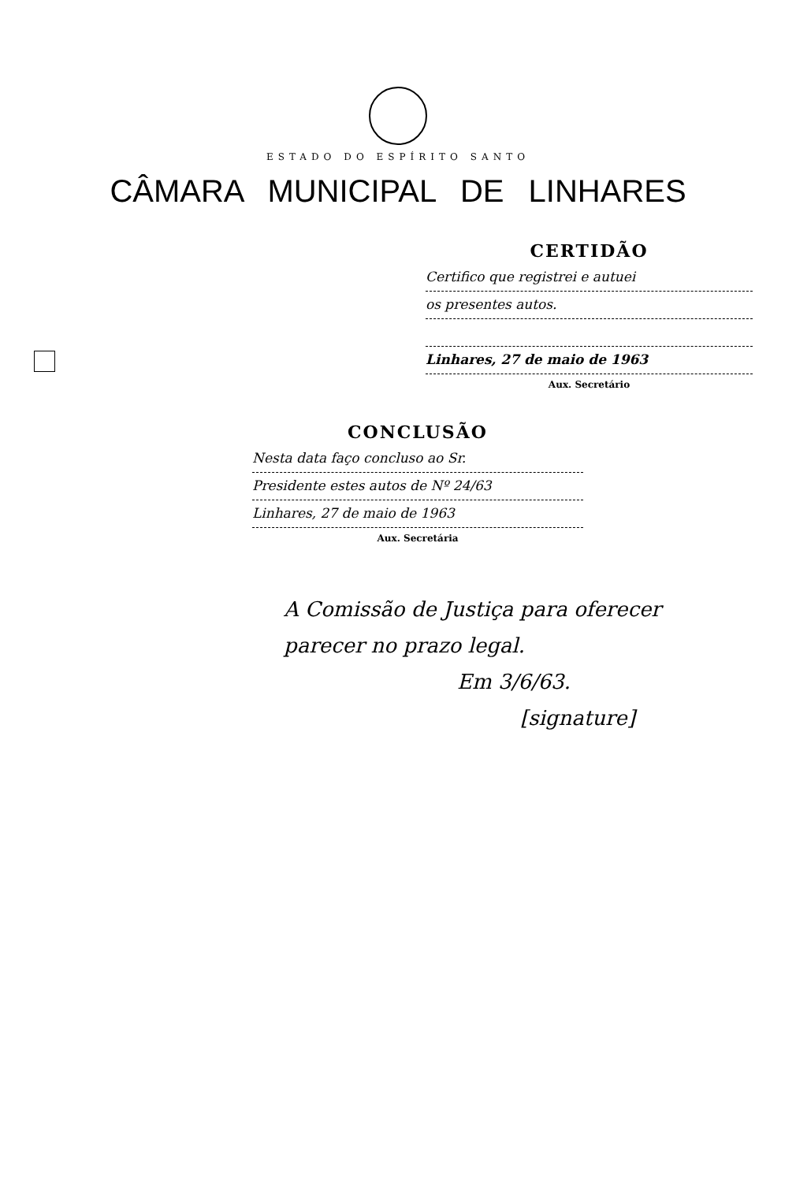ESTADO DO ESPÍRITO SANTO
CÂMARA MUNICIPAL DE LINHARES
CERTIDÃO
Certifico que registrei e autuei
os presentes autos.
Linhares, 27 de maio de 1963
Aux. Secretário
CONCLUSÃO
Nesta data faço concluso ao Sr.
Presidente estes autos de Nº 24/63
Linhares, 27 de maio de 1963
Aux. Secretária
A Comissão de Justiça para oferecer parecer no prazo legal.
Em 3/6/63.
[signature]